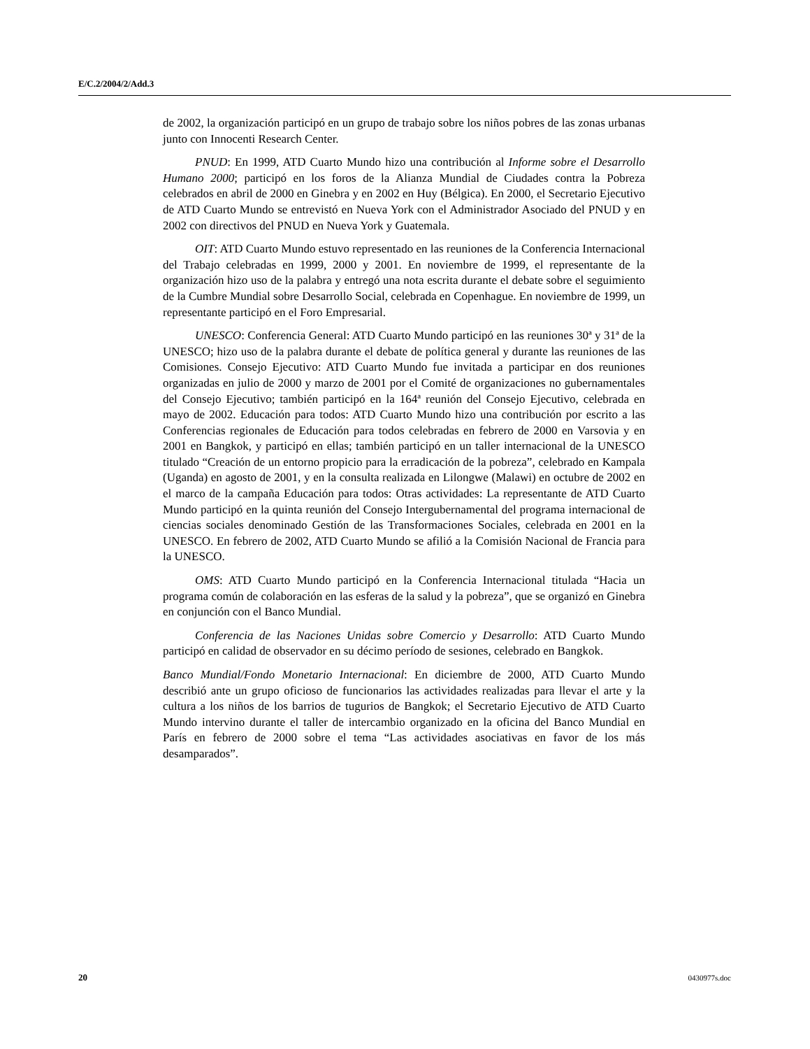E/C.2/2004/2/Add.3
de 2002, la organización participó en un grupo de trabajo sobre los niños pobres de las zonas urbanas junto con Innocenti Research Center.
PNUD: En 1999, ATD Cuarto Mundo hizo una contribución al Informe sobre el Desarrollo Humano 2000; participó en los foros de la Alianza Mundial de Ciudades contra la Pobreza celebrados en abril de 2000 en Ginebra y en 2002 en Huy (Bélgica). En 2000, el Secretario Ejecutivo de ATD Cuarto Mundo se entrevistó en Nueva York con el Administrador Asociado del PNUD y en 2002 con directivos del PNUD en Nueva York y Guatemala.
OIT: ATD Cuarto Mundo estuvo representado en las reuniones de la Conferencia Internacional del Trabajo celebradas en 1999, 2000 y 2001. En noviembre de 1999, el representante de la organización hizo uso de la palabra y entregó una nota escrita durante el debate sobre el seguimiento de la Cumbre Mundial sobre Desarrollo Social, celebrada en Copenhague. En noviembre de 1999, un representante participó en el Foro Empresarial.
UNESCO: Conferencia General: ATD Cuarto Mundo participó en las reuniones 30ª y 31ª de la UNESCO; hizo uso de la palabra durante el debate de política general y durante las reuniones de las Comisiones. Consejo Ejecutivo: ATD Cuarto Mundo fue invitada a participar en dos reuniones organizadas en julio de 2000 y marzo de 2001 por el Comité de organizaciones no gubernamentales del Consejo Ejecutivo; también participó en la 164ª reunión del Consejo Ejecutivo, celebrada en mayo de 2002. Educación para todos: ATD Cuarto Mundo hizo una contribución por escrito a las Conferencias regionales de Educación para todos celebradas en febrero de 2000 en Varsovia y en 2001 en Bangkok, y participó en ellas; también participó en un taller internacional de la UNESCO titulado “Creación de un entorno propicio para la erradicación de la pobreza”, celebrado en Kampala (Uganda) en agosto de 2001, y en la consulta realizada en Lilongwe (Malawi) en octubre de 2002 en el marco de la campaña Educación para todos: Otras actividades: La representante de ATD Cuarto Mundo participó en la quinta reunión del Consejo Intergubernamental del programa internacional de ciencias sociales denominado Gestión de las Transformaciones Sociales, celebrada en 2001 en la UNESCO. En febrero de 2002, ATD Cuarto Mundo se afilió a la Comisión Nacional de Francia para la UNESCO.
OMS: ATD Cuarto Mundo participó en la Conferencia Internacional titulada “Hacia un programa común de colaboración en las esferas de la salud y la pobreza”, que se organizó en Ginebra en conjunción con el Banco Mundial.
Conferencia de las Naciones Unidas sobre Comercio y Desarrollo: ATD Cuarto Mundo participó en calidad de observador en su décimo período de sesiones, celebrado en Bangkok.
Banco Mundial/Fondo Monetario Internacional: En diciembre de 2000, ATD Cuarto Mundo describió ante un grupo oficioso de funcionarios las actividades realizadas para llevar el arte y la cultura a los niños de los barrios de tugurios de Bangkok; el Secretario Ejecutivo de ATD Cuarto Mundo intervino durante el taller de intercambio organizado en la oficina del Banco Mundial en París en febrero de 2000 sobre el tema “Las actividades asociativas en favor de los más desamparados”.
20 0430977s.doc